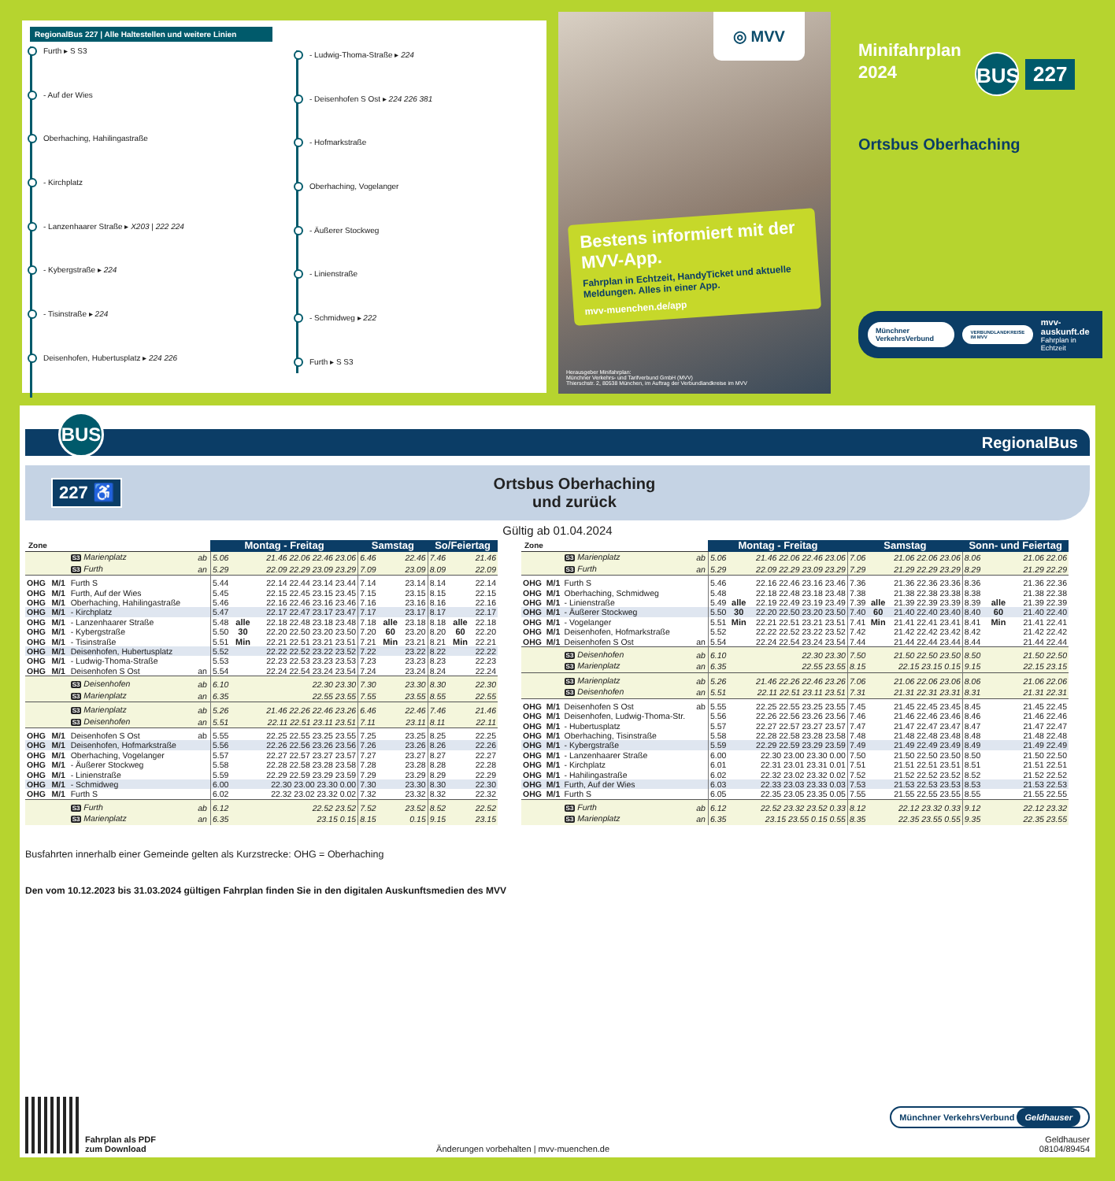RegionalBus 227 | Alle Haltestellen und weitere Linien
Furth ▸ S S3
- Auf der Wies
Oberhaching, Hahilingastraße
- Kirchplatz
- Lanzenhaarer Straße ▸ X203 | 222 224
- Kybergstraße ▸ 224
- Tisinstraße ▸ 224
Deisenhofen, Hubertusplatz ▸ 224 226
- Ludwig-Thoma-Straße ▸ 224
- Deisenhofen S Ost ▸ 224 226 381
- Hofmarkstraße
Oberhaching, Vogelanger
- Äußerer Stockweg
- Linienstraße
- Schmidweg ▸ 222
Furth ▸ S S3
◎ MVV
Bestens informiert mit der MVV-App.
Fahrplan in Echtzeit, HandyTicket und aktuelle Meldungen. Alles in einer App.
mvv-muenchen.de/app
Herausgeber Minifahrplan:
Münchner Verkehrs- und Tarifverbund GmbH (MVV)
Thierschstr. 2, 80538 München, im Auftrag der Verbundlandkreise im MVV
Minifahrplan
2024
BUS
227
Ortsbus Oberhaching
Münchner VerkehrsVerbund VERBUNDLANDKREISE IM MVV mvv-auskunft.de
Fahrplan in Echtzeit
BUS
RegionalBus
227 ♿
Ortsbus Oberhaching
und zurück
Gültig ab 01.04.2024
| Zone | | | | Montag - Freitag | | | Samstag | | | So/Feiertag | | |
| --- | --- | --- | --- | --- | --- | --- | --- | --- | --- | --- | --- | --- |
| | | S3 Marienplatz | ab | 5.06 | | 21.46 22.06 22.46 23.06 | 6.46 | | 22.46 | 7.46 | | 21.46 |
| | | S3 Furth | an | 5.29 | | 22.09 22.29 23.09 23.29 | 7.09 | | 23.09 | 8.09 | | 22.09 |
| OHG | M/1 | Furth S | | 5.44 | | 22.14 22.44 23.14 23.44 | 7.14 | | 23.14 | 8.14 | | 22.14 |
| OHG | M/1 | Furth, Auf der Wies | | 5.45 | | 22.15 22.45 23.15 23.45 | 7.15 | | 23.15 | 8.15 | | 22.15 |
| OHG | M/1 | Oberhaching, Hahilingastraße | | 5.46 | | 22.16 22.46 23.16 23.46 | 7.16 | | 23.16 | 8.16 | | 22.16 |
| OHG | M/1 | - Kirchplatz | | 5.47 | | 22.17 22.47 23.17 23.47 | 7.17 | | 23.17 | 8.17 | | 22.17 |
| OHG | M/1 | - Lanzenhaarer Straße | | 5.48 | alle | 22.18 22.48 23.18 23.48 | 7.18 | alle | 23.18 | 8.18 | alle | 22.18 |
| OHG | M/1 | - Kybergstraße | | 5.50 | 30 | 22.20 22.50 23.20 23.50 | 7.20 | 60 | 23.20 | 8.20 | 60 | 22.20 |
| OHG | M/1 | - Tisinstraße | | 5.51 | Min | 22.21 22.51 23.21 23.51 | 7.21 | Min | 23.21 | 8.21 | Min | 22.21 |
| OHG | M/1 | Deisenhofen, Hubertusplatz | | 5.52 | | 22.22 22.52 23.22 23.52 | 7.22 | | 23.22 | 8.22 | | 22.22 |
| OHG | M/1 | - Ludwig-Thoma-Straße | | 5.53 | | 22.23 22.53 23.23 23.53 | 7.23 | | 23.23 | 8.23 | | 22.23 |
| OHG | M/1 | Deisenhofen S Ost | an | 5.54 | | 22.24 22.54 23.24 23.54 | 7.24 | | 23.24 | 8.24 | | 22.24 |
| | | S3 Deisenhofen | ab | 6.10 | | 22.30 23.30 | 7.30 | | 23.30 | 8.30 | | 22.30 |
| | | S3 Marienplatz | an | 6.35 | | 22.55 23.55 | 7.55 | | 23.55 | 8.55 | | 22.55 |
| | | S3 Marienplatz | ab | 5.26 | | 21.46 22.26 22.46 23.26 | 6.46 | | 22.46 | 7.46 | | 21.46 |
| | | S3 Deisenhofen | an | 5.51 | | 22.11 22.51 23.11 23.51 | 7.11 | | 23.11 | 8.11 | | 22.11 |
| OHG | M/1 | Deisenhofen S Ost | ab | 5.55 | | 22.25 22.55 23.25 23.55 | 7.25 | | 23.25 | 8.25 | | 22.25 |
| OHG | M/1 | Deisenhofen, Hofmarkstraße | | 5.56 | | 22.26 22.56 23.26 23.56 | 7.26 | | 23.26 | 8.26 | | 22.26 |
| OHG | M/1 | Oberhaching, Vogelanger | | 5.57 | | 22.27 22.57 23.27 23.57 | 7.27 | | 23.27 | 8.27 | | 22.27 |
| OHG | M/1 | - Äußerer Stockweg | | 5.58 | | 22.28 22.58 23.28 23.58 | 7.28 | | 23.28 | 8.28 | | 22.28 |
| OHG | M/1 | - Linienstraße | | 5.59 | | 22.29 22.59 23.29 23.59 | 7.29 | | 23.29 | 8.29 | | 22.29 |
| OHG | M/1 | - Schmidweg | | 6.00 | | 22.30 23.00 23.30 0.00 | 7.30 | | 23.30 | 8.30 | | 22.30 |
| OHG | M/1 | Furth S | | 6.02 | | 22.32 23.02 23.32 0.02 | 7.32 | | 23.32 | 8.32 | | 22.32 |
| | | S3 Furth | ab | 6.12 | | 22.52 23.52 | 7.52 | | 23.52 | 8.52 | | 22.52 |
| | | S3 Marienplatz | an | 6.35 | | 23.15 0.15 | 8.15 | | 0.15 | 9.15 | | 23.15 |
| Zone | | | | Montag - Freitag | | | Samstag | | | Sonn- und Feiertag | | |
| --- | --- | --- | --- | --- | --- | --- | --- | --- | --- | --- | --- | --- |
| | | S3 Marienplatz | ab | 5.06 | | 21.46 22.06 22.46 23.06 | 7.06 | | 21.06 22.06 23.06 | 8.06 | | 21.06 22.06 |
| | | S3 Furth | an | 5.29 | | 22.09 22.29 23.09 23.29 | 7.29 | | 21.29 22.29 23.29 | 8.29 | | 21.29 22.29 |
| OHG | M/1 | Furth S | | 5.46 | | 22.16 22.46 23.16 23.46 | 7.36 | | 21.36 22.36 23.36 | 8.36 | | 21.36 22.36 |
| OHG | M/1 | Oberhaching, Schmidweg | | 5.48 | | 22.18 22.48 23.18 23.48 | 7.38 | | 21.38 22.38 23.38 | 8.38 | | 21.38 22.38 |
| OHG | M/1 | - Linienstraße | | 5.49 | alle | 22.19 22.49 23.19 23.49 | 7.39 | alle | 21.39 22.39 23.39 | 8.39 | alle | 21.39 22.39 |
| OHG | M/1 | - Äußerer Stockweg | | 5.50 | 30 | 22.20 22.50 23.20 23.50 | 7.40 | 60 | 21.40 22.40 23.40 | 8.40 | 60 | 21.40 22.40 |
| OHG | M/1 | - Vogelanger | | 5.51 | Min | 22.21 22.51 23.21 23.51 | 7.41 | Min | 21.41 22.41 23.41 | 8.41 | Min | 21.41 22.41 |
| OHG | M/1 | Deisenhofen, Hofmarkstraße | | 5.52 | | 22.22 22.52 23.22 23.52 | 7.42 | | 21.42 22.42 23.42 | 8.42 | | 21.42 22.42 |
| OHG | M/1 | Deisenhofen S Ost | an | 5.54 | | 22.24 22.54 23.24 23.54 | 7.44 | | 21.44 22.44 23.44 | 8.44 | | 21.44 22.44 |
| | | S3 Deisenhofen | ab | 6.10 | | 22.30 23.30 | 7.50 | | 21.50 22.50 23.50 | 8.50 | | 21.50 22.50 |
| | | S3 Marienplatz | an | 6.35 | | 22.55 23.55 | 8.15 | | 22.15 23.15 0.15 | 9.15 | | 22.15 23.15 |
| | | S3 Marienplatz | ab | 5.26 | | 21.46 22.26 22.46 23.26 | 7.06 | | 21.06 22.06 23.06 | 8.06 | | 21.06 22.06 |
| | | S3 Deisenhofen | an | 5.51 | | 22.11 22.51 23.11 23.51 | 7.31 | | 21.31 22.31 23.31 | 8.31 | | 21.31 22.31 |
| OHG | M/1 | Deisenhofen S Ost | ab | 5.55 | | 22.25 22.55 23.25 23.55 | 7.45 | | 21.45 22.45 23.45 | 8.45 | | 21.45 22.45 |
| OHG | M/1 | Deisenhofen, Ludwig-Thoma-Str. | | 5.56 | | 22.26 22.56 23.26 23.56 | 7.46 | | 21.46 22.46 23.46 | 8.46 | | 21.46 22.46 |
| OHG | M/1 | - Hubertusplatz | | 5.57 | | 22.27 22.57 23.27 23.57 | 7.47 | | 21.47 22.47 23.47 | 8.47 | | 21.47 22.47 |
| OHG | M/1 | Oberhaching, Tisinstraße | | 5.58 | | 22.28 22.58 23.28 23.58 | 7.48 | | 21.48 22.48 23.48 | 8.48 | | 21.48 22.48 |
| OHG | M/1 | - Kybergstraße | | 5.59 | | 22.29 22.59 23.29 23.59 | 7.49 | | 21.49 22.49 23.49 | 8.49 | | 21.49 22.49 |
| OHG | M/1 | - Lanzenhaarer Straße | | 6.00 | | 22.30 23.00 23.30 0.00 | 7.50 | | 21.50 22.50 23.50 | 8.50 | | 21.50 22.50 |
| OHG | M/1 | - Kirchplatz | | 6.01 | | 22.31 23.01 23.31 0.01 | 7.51 | | 21.51 22.51 23.51 | 8.51 | | 21.51 22.51 |
| OHG | M/1 | - Hahilingastraße | | 6.02 | | 22.32 23.02 23.32 0.02 | 7.52 | | 21.52 22.52 23.52 | 8.52 | | 21.52 22.52 |
| OHG | M/1 | Furth, Auf der Wies | | 6.03 | | 22.33 23.03 23.33 0.03 | 7.53 | | 21.53 22.53 23.53 | 8.53 | | 21.53 22.53 |
| OHG | M/1 | Furth S | | 6.05 | | 22.35 23.05 23.35 0.05 | 7.55 | | 21.55 22.55 23.55 | 8.55 | | 21.55 22.55 |
| | | S3 Furth | ab | 6.12 | | 22.52 23.32 23.52 0.33 | 8.12 | | 22.12 23.32 0.33 | 9.12 | | 22.12 23.32 |
| | | S3 Marienplatz | an | 6.35 | | 23.15 23.55 0.15 0.55 | 8.35 | | 22.35 23.55 0.55 | 9.35 | | 22.35 23.55 |
Busfahrten innerhalb einer Gemeinde gelten als Kurzstrecke: OHG = Oberhaching
Den vom 10.12.2023 bis 31.03.2024 gültigen Fahrplan finden Sie in den digitalen Auskunftsmedien des MVV
Fahrplan als PDF
zum Download
Änderungen vorbehalten | mvv-muenchen.de
Münchner VerkehrsVerbund Geldhauser
Geldhauser
08104/89454